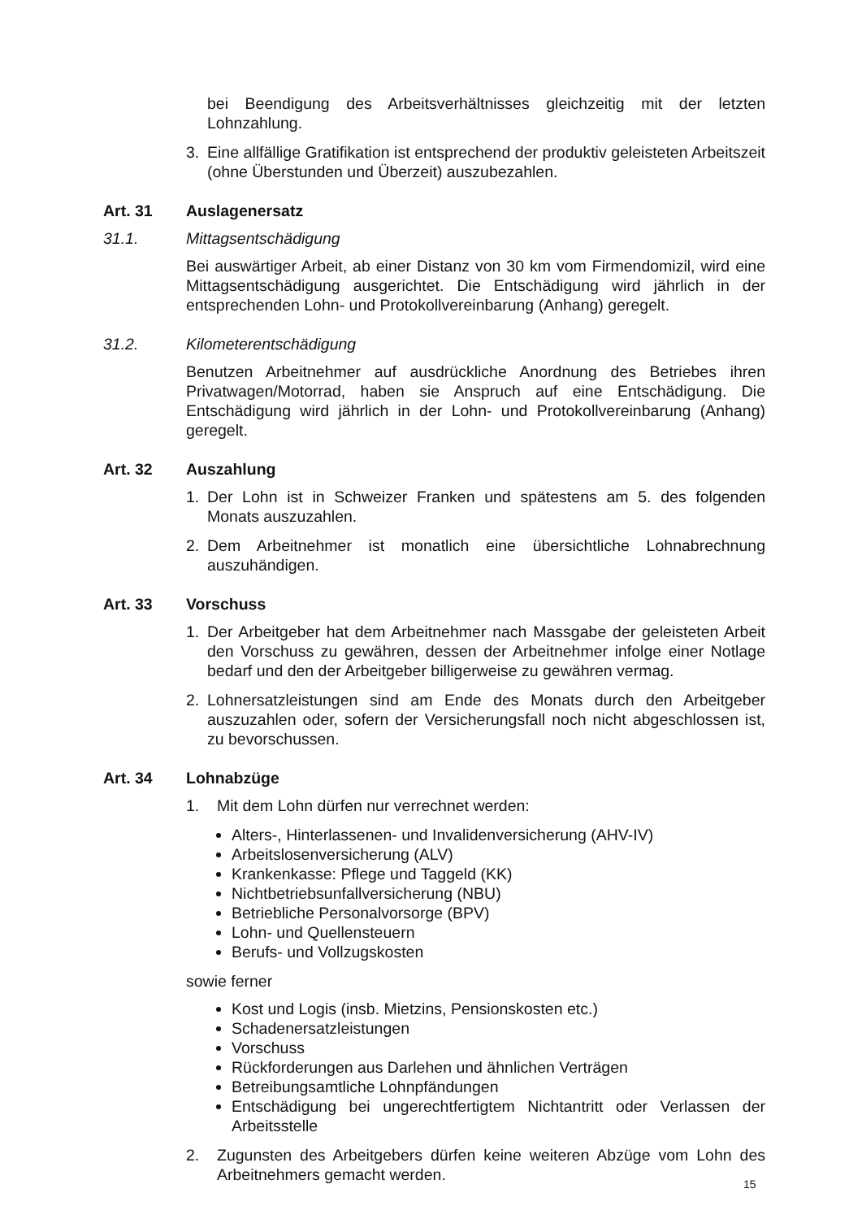bei Beendigung des Arbeitsverhältnisses gleichzeitig mit der letzten Lohnzahlung.
3. Eine allfällige Gratifikation ist entsprechend der produktiv geleisteten Arbeitszeit (ohne Überstunden und Überzeit) auszubezahlen.
Art. 31 Auslagenersatz
31.1. Mittagsentschädigung
Bei auswärtiger Arbeit, ab einer Distanz von 30 km vom Firmendomizil, wird eine Mittagsentschädigung ausgerichtet. Die Entschädigung wird jährlich in der entsprechenden Lohn- und Protokollvereinbarung (Anhang) geregelt.
31.2. Kilometerentschädigung
Benutzen Arbeitnehmer auf ausdrückliche Anordnung des Betriebes ihren Privatwagen/Motorrad, haben sie Anspruch auf eine Entschädigung. Die Entschädigung wird jährlich in der Lohn- und Protokollvereinbarung (Anhang) geregelt.
Art. 32 Auszahlung
1. Der Lohn ist in Schweizer Franken und spätestens am 5. des folgenden Monats auszuzahlen.
2. Dem Arbeitnehmer ist monatlich eine übersichtliche Lohnabrechnung auszuhändigen.
Art. 33 Vorschuss
1. Der Arbeitgeber hat dem Arbeitnehmer nach Massgabe der geleisteten Arbeit den Vorschuss zu gewähren, dessen der Arbeitnehmer infolge einer Notlage bedarf und den der Arbeitgeber billigerweise zu gewähren vermag.
2. Lohnersatzleistungen sind am Ende des Monats durch den Arbeitgeber auszuzahlen oder, sofern der Versicherungsfall noch nicht abgeschlossen ist, zu bevorschussen.
Art. 34 Lohnabzüge
1. Mit dem Lohn dürfen nur verrechnet werden:
Alters-, Hinterlassenen- und Invalidenversicherung (AHV-IV)
Arbeitslosenversicherung (ALV)
Krankenkasse: Pflege und Taggeld (KK)
Nichtbetriebsunfallversicherung (NBU)
Betriebliche Personalvorsorge (BPV)
Lohn- und Quellensteuern
Berufs- und Vollzugskosten
sowie ferner
Kost und Logis (insb. Mietzins, Pensionskosten etc.)
Schadenersatzleistungen
Vorschuss
Rückforderungen aus Darlehen und ähnlichen Verträgen
Betreibungsamtliche Lohnpfändungen
Entschädigung bei ungerechtfertigtem Nichtantritt oder Verlassen der Arbeitsstelle
2. Zugunsten des Arbeitgebers dürfen keine weiteren Abzüge vom Lohn des Arbeitnehmers gemacht werden.
15